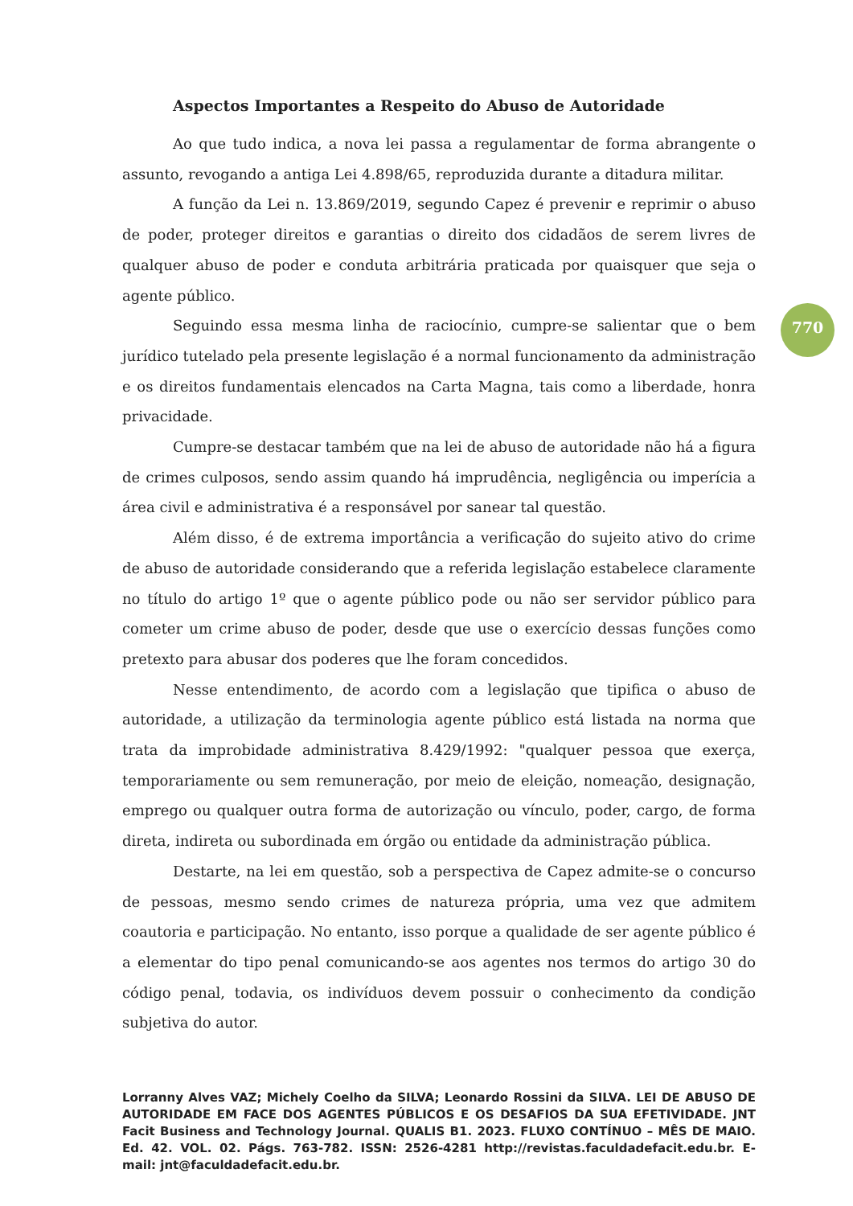Aspectos Importantes a Respeito do Abuso de Autoridade
Ao que tudo indica, a nova lei passa a regulamentar de forma abrangente o assunto, revogando a antiga Lei 4.898/65, reproduzida durante a ditadura militar.
A função da Lei n. 13.869/2019, segundo Capez é prevenir e reprimir o abuso de poder, proteger direitos e garantias o direito dos cidadãos de serem livres de qualquer abuso de poder e conduta arbitrária praticada por quaisquer que seja o agente público.
Seguindo essa mesma linha de raciocínio, cumpre-se salientar que o bem jurídico tutelado pela presente legislação é a normal funcionamento da administração e os direitos fundamentais elencados na Carta Magna, tais como a liberdade, honra privacidade.
Cumpre-se destacar também que na lei de abuso de autoridade não há a figura de crimes culposos, sendo assim quando há imprudência, negligência ou imperícia a área civil e administrativa é a responsável por sanear tal questão.
Além disso, é de extrema importância a verificação do sujeito ativo do crime de abuso de autoridade considerando que a referida legislação estabelece claramente no título do artigo 1º que o agente público pode ou não ser servidor público para cometer um crime abuso de poder, desde que use o exercício dessas funções como pretexto para abusar dos poderes que lhe foram concedidos.
Nesse entendimento, de acordo com a legislação que tipifica o abuso de autoridade, a utilização da terminologia agente público está listada na norma que trata da improbidade administrativa 8.429/1992: "qualquer pessoa que exerça, temporariamente ou sem remuneração, por meio de eleição, nomeação, designação, emprego ou qualquer outra forma de autorização ou vínculo, poder, cargo, de forma direta, indireta ou subordinada em órgão ou entidade da administração pública.
Destarte, na lei em questão, sob a perspectiva de Capez admite-se o concurso de pessoas, mesmo sendo crimes de natureza própria, uma vez que admitem coautoria e participação. No entanto, isso porque a qualidade de ser agente público é a elementar do tipo penal comunicando-se aos agentes nos termos do artigo 30 do código penal, todavia, os indivíduos devem possuir o conhecimento da condição subjetiva do autor.
770
Lorranny Alves VAZ; Michely Coelho da SILVA; Leonardo Rossini da SILVA. LEI DE ABUSO DE AUTORIDADE EM FACE DOS AGENTES PÚBLICOS E OS DESAFIOS DA SUA EFETIVIDADE. JNT Facit Business and Technology Journal. QUALIS B1. 2023. FLUXO CONTÍNUO – MÊS DE MAIO. Ed. 42. VOL. 02. Págs. 763-782. ISSN: 2526-4281 http://revistas.faculdadefacit.edu.br. E-mail: jnt@faculdadefacit.edu.br.